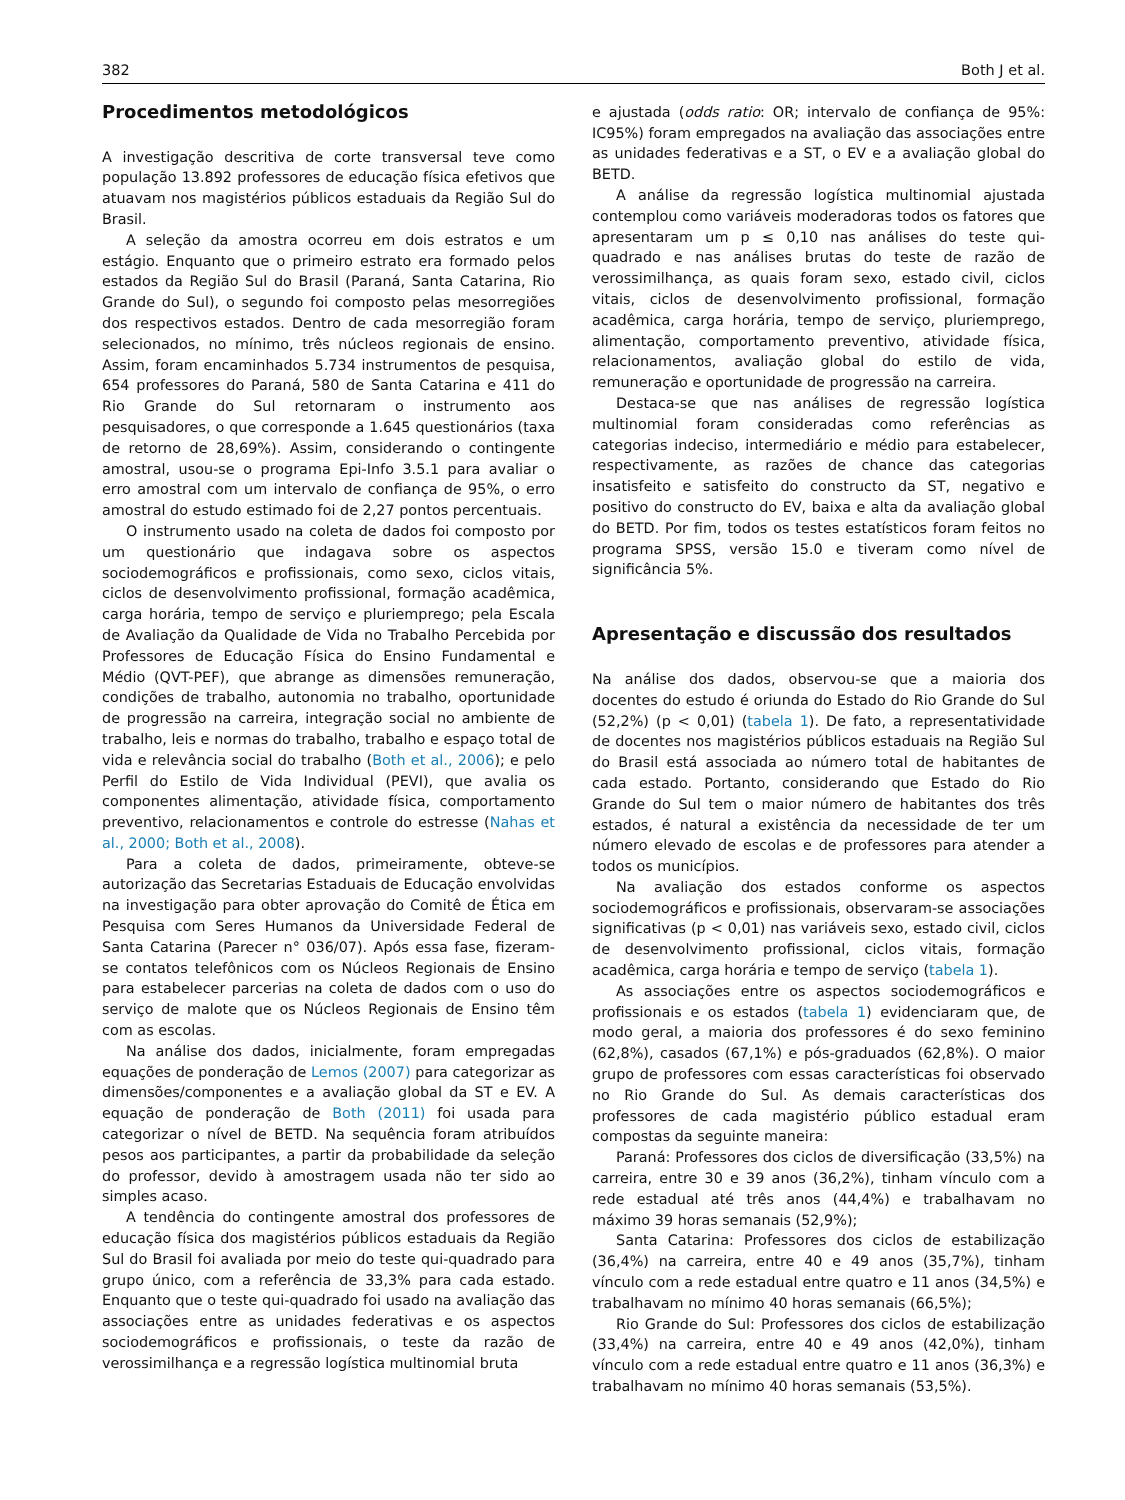382 Both J et al.
Procedimentos metodológicos
A investigação descritiva de corte transversal teve como população 13.892 professores de educação física efetivos que atuavam nos magistérios públicos estaduais da Região Sul do Brasil.
A seleção da amostra ocorreu em dois estratos e um estágio. Enquanto que o primeiro estrato era formado pelos estados da Região Sul do Brasil (Paraná, Santa Catarina, Rio Grande do Sul), o segundo foi composto pelas mesorregiões dos respectivos estados. Dentro de cada mesorregião foram selecionados, no mínimo, três núcleos regionais de ensino. Assim, foram encaminhados 5.734 instrumentos de pesquisa, 654 professores do Paraná, 580 de Santa Catarina e 411 do Rio Grande do Sul retornaram o instrumento aos pesquisadores, o que corresponde a 1.645 questionários (taxa de retorno de 28,69%). Assim, considerando o contingente amostral, usou-se o programa Epi-Info 3.5.1 para avaliar o erro amostral com um intervalo de confiança de 95%, o erro amostral do estudo estimado foi de 2,27 pontos percentuais.
O instrumento usado na coleta de dados foi composto por um questionário que indagava sobre os aspectos sociodemográficos e profissionais, como sexo, ciclos vitais, ciclos de desenvolvimento profissional, formação acadêmica, carga horária, tempo de serviço e pluriemprego; pela Escala de Avaliação da Qualidade de Vida no Trabalho Percebida por Professores de Educação Física do Ensino Fundamental e Médio (QVT-PEF), que abrange as dimensões remuneração, condições de trabalho, autonomia no trabalho, oportunidade de progressão na carreira, integração social no ambiente de trabalho, leis e normas do trabalho, trabalho e espaço total de vida e relevância social do trabalho (Both et al., 2006); e pelo Perfil do Estilo de Vida Individual (PEVI), que avalia os componentes alimentação, atividade física, comportamento preventivo, relacionamentos e controle do estresse (Nahas et al., 2000; Both et al., 2008).
Para a coleta de dados, primeiramente, obteve-se autorização das Secretarias Estaduais de Educação envolvidas na investigação para obter aprovação do Comitê de Ética em Pesquisa com Seres Humanos da Universidade Federal de Santa Catarina (Parecer n° 036/07). Após essa fase, fizeram-se contatos telefônicos com os Núcleos Regionais de Ensino para estabelecer parcerias na coleta de dados com o uso do serviço de malote que os Núcleos Regionais de Ensino têm com as escolas.
Na análise dos dados, inicialmente, foram empregadas equações de ponderação de Lemos (2007) para categorizar as dimensões/componentes e a avaliação global da ST e EV. A equação de ponderação de Both (2011) foi usada para categorizar o nível de BETD. Na sequência foram atribuídos pesos aos participantes, a partir da probabilidade da seleção do professor, devido à amostragem usada não ter sido ao simples acaso.
A tendência do contingente amostral dos professores de educação física dos magistérios públicos estaduais da Região Sul do Brasil foi avaliada por meio do teste qui-quadrado para grupo único, com a referência de 33,3% para cada estado. Enquanto que o teste qui-quadrado foi usado na avaliação das associações entre as unidades federativas e os aspectos sociodemográficos e profissionais, o teste da razão de verossimilhança e a regressão logística multinomial bruta
e ajustada (odds ratio: OR; intervalo de confiança de 95%: IC95%) foram empregados na avaliação das associações entre as unidades federativas e a ST, o EV e a avaliação global do BETD.
A análise da regressão logística multinomial ajustada contemplou como variáveis moderadoras todos os fatores que apresentaram um p ≤ 0,10 nas análises do teste qui-quadrado e nas análises brutas do teste de razão de verossimilhança, as quais foram sexo, estado civil, ciclos vitais, ciclos de desenvolvimento profissional, formação acadêmica, carga horária, tempo de serviço, pluriemprego, alimentação, comportamento preventivo, atividade física, relacionamentos, avaliação global do estilo de vida, remuneração e oportunidade de progressão na carreira.
Destaca-se que nas análises de regressão logística multinomial foram consideradas como referências as categorias indeciso, intermediário e médio para estabelecer, respectivamente, as razões de chance das categorias insatisfeito e satisfeito do constructo da ST, negativo e positivo do constructo do EV, baixa e alta da avaliação global do BETD. Por fim, todos os testes estatísticos foram feitos no programa SPSS, versão 15.0 e tiveram como nível de significância 5%.
Apresentação e discussão dos resultados
Na análise dos dados, observou-se que a maioria dos docentes do estudo é oriunda do Estado do Rio Grande do Sul (52,2%) (p < 0,01) (tabela 1). De fato, a representatividade de docentes nos magistérios públicos estaduais na Região Sul do Brasil está associada ao número total de habitantes de cada estado. Portanto, considerando que Estado do Rio Grande do Sul tem o maior número de habitantes dos três estados, é natural a existência da necessidade de ter um número elevado de escolas e de professores para atender a todos os municípios.
Na avaliação dos estados conforme os aspectos sociodemográficos e profissionais, observaram-se associações significativas (p < 0,01) nas variáveis sexo, estado civil, ciclos de desenvolvimento profissional, ciclos vitais, formação acadêmica, carga horária e tempo de serviço (tabela 1).
As associações entre os aspectos sociodemográficos e profissionais e os estados (tabela 1) evidenciaram que, de modo geral, a maioria dos professores é do sexo feminino (62,8%), casados (67,1%) e pós-graduados (62,8%). O maior grupo de professores com essas características foi observado no Rio Grande do Sul. As demais características dos professores de cada magistério público estadual eram compostas da seguinte maneira:
Paraná: Professores dos ciclos de diversificação (33,5%) na carreira, entre 30 e 39 anos (36,2%), tinham vínculo com a rede estadual até três anos (44,4%) e trabalhavam no máximo 39 horas semanais (52,9%);
Santa Catarina: Professores dos ciclos de estabilização (36,4%) na carreira, entre 40 e 49 anos (35,7%), tinham vínculo com a rede estadual entre quatro e 11 anos (34,5%) e trabalhavam no mínimo 40 horas semanais (66,5%);
Rio Grande do Sul: Professores dos ciclos de estabilização (33,4%) na carreira, entre 40 e 49 anos (42,0%), tinham vínculo com a rede estadual entre quatro e 11 anos (36,3%) e trabalhavam no mínimo 40 horas semanais (53,5%).